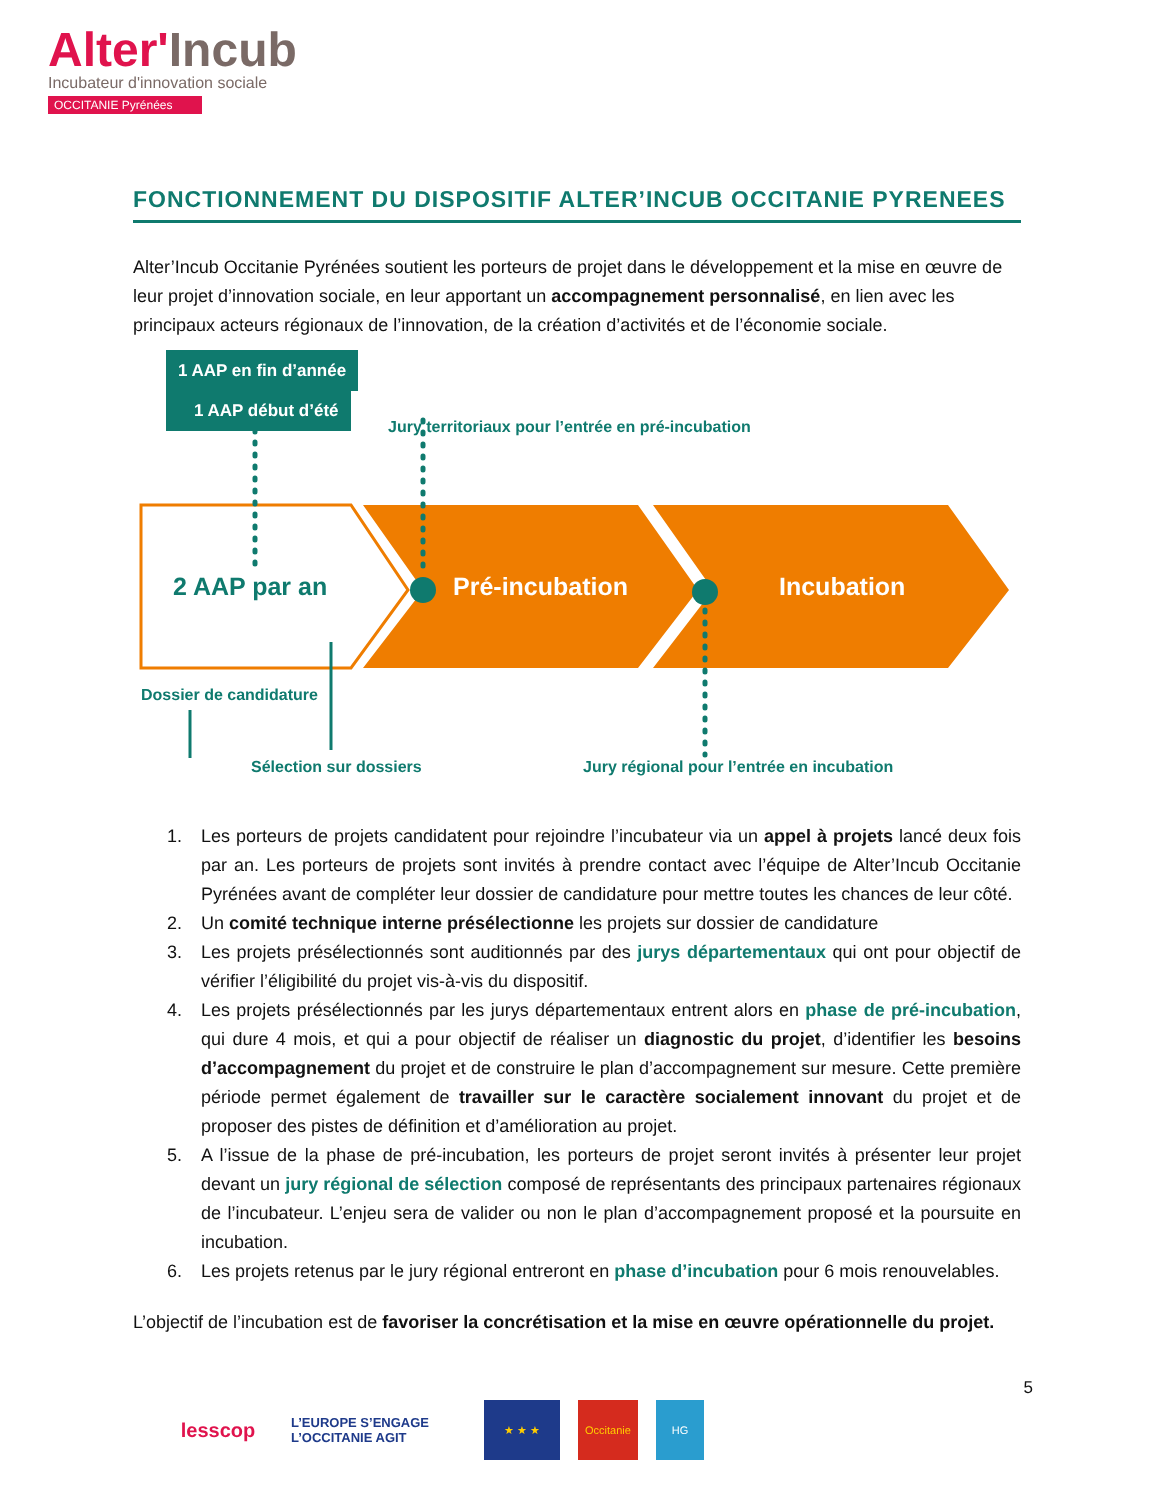Alter'Incub
Incubateur d'innovation sociale
OCCITANIE Pyrénées
FONCTIONNEMENT DU DISPOSITIF ALTER’INCUB OCCITANIE PYRENEES
Alter’Incub Occitanie Pyrénées soutient les porteurs de projet dans le développement et la mise en œuvre de leur projet d’innovation sociale, en leur apportant un accompagnement personnalisé, en lien avec les principaux acteurs régionaux de l’innovation, de la création d’activités et de l’économie sociale.
1 AAP en fin d’année
1 AAP début d’été
Jury territoriaux pour l’entrée en pré-incubation
2 AAP par an Pré-incubation Incubation
Dossier de candidature
Sélection sur dossiers
Jury régional pour l’entrée en incubation
1. Les porteurs de projets candidatent pour rejoindre l’incubateur via un appel à projets lancé deux fois par an. Les porteurs de projets sont invités à prendre contact avec l’équipe de Alter’Incub Occitanie Pyrénées avant de compléter leur dossier de candidature pour mettre toutes les chances de leur côté.
2. Un comité technique interne présélectionne les projets sur dossier de candidature
3. Les projets présélectionnés sont auditionnés par des jurys départementaux qui ont pour objectif de vérifier l’éligibilité du projet vis-à-vis du dispositif.
4. Les projets présélectionnés par les jurys départementaux entrent alors en phase de pré-incubation, qui dure 4 mois, et qui a pour objectif de réaliser un diagnostic du projet, d’identifier les besoins d’accompagnement du projet et de construire le plan d’accompagnement sur mesure. Cette première période permet également de travailler sur le caractère socialement innovant du projet et de proposer des pistes de définition et d’amélioration au projet.
5. A l’issue de la phase de pré-incubation, les porteurs de projet seront invités à présenter leur projet devant un jury régional de sélection composé de représentants des principaux partenaires régionaux de l’incubateur. L’enjeu sera de valider ou non le plan d’accompagnement proposé et la poursuite en incubation.
6. Les projets retenus par le jury régional entreront en phase d’incubation pour 6 mois renouvelables.
L’objectif de l’incubation est de favoriser la concrétisation et la mise en œuvre opérationnelle du projet.
5
lesscop
L’EUROPE S’ENGAGE L’OCCITANIE AGIT
★ ★ ★ Occitanie HG